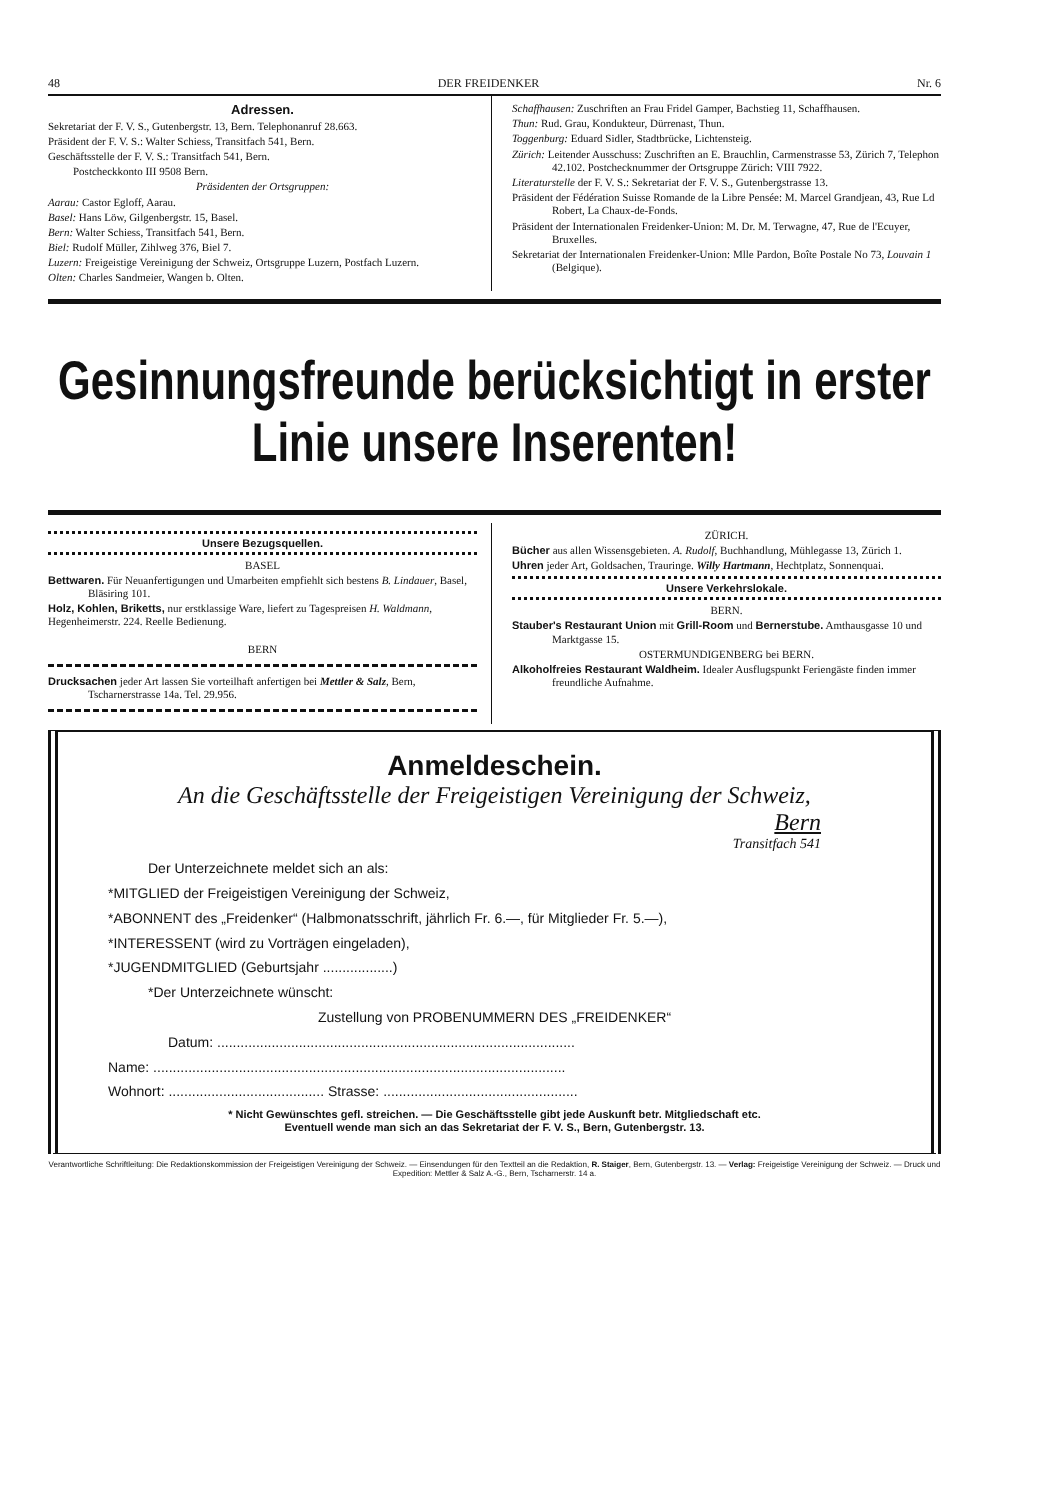48 DER FREIDENKER Nr. 6
Adressen.
Sekretariat der F. V. S., Gutenbergstr. 13, Bern. Telephonanruf 28.663.
Präsident der F. V. S.: Walter Schiess, Transitfach 541, Bern.
Geschäftsstelle der F. V. S.: Transitfach 541, Bern.
Postcheckkonto III 9508 Bern.
Präsidenten der Ortsgruppen:
Aarau: Castor Egloff, Aarau.
Basel: Hans Löw, Gilgenbergstr. 15, Basel.
Bern: Walter Schiess, Transitfach 541, Bern.
Biel: Rudolf Müller, Zihlweg 376, Biel 7.
Luzern: Freigeistige Vereinigung der Schweiz, Ortsgruppe Luzern, Postfach Luzern.
Olten: Charles Sandmeier, Wangen b. Olten.
Schaffhausen: Zuschriften an Frau Fridel Gamper, Bachstieg 11, Schaffhausen.
Thun: Rud. Grau, Kondukteur, Dürrenast, Thun.
Toggenburg: Eduard Sidler, Stadtbrücke, Lichtensteig.
Zürich: Leitender Ausschuss: Zuschriften an E. Brauchlin, Carmenstrasse 53, Zürich 7, Telephon 42.102. Postchecknummer der Ortsgruppe Zürich: VIII 7922.
Literaturstelle der F. V. S.: Sekretariat der F. V. S., Gutenbergstrasse 13.
Präsident der Fédération Suisse Romande de la Libre Pensée: M. Marcel Grandjean, 43, Rue Ld Robert, La Chaux-de-Fonds.
Präsident der Internationalen Freidenker-Union: M. Dr. M. Terwagne, 47, Rue de l'Ecuyer, Bruxelles.
Sekretariat der Internationalen Freidenker-Union: Mlle Pardon, Boîte Postale No 73, Louvain 1 (Belgique).
Gesinnungsfreunde berücksichtigt in erster Linie unsere Inserenten!
Unsere Bezugsquellen.
BASEL
Bettwaren. Für Neuanfertigungen und Umarbeiten empfiehlt sich bestens B. Lindauer, Basel, Bläsiring 101.
Holz, Kohlen, Briketts, nur erstklassige Ware, liefert zu Tagespreisen H. Waldmann, Hegenheimerstr. 224. Reelle Bedienung.
BERN
Drucksachen jeder Art lassen Sie vorteilhaft anfertigen bei Mettler & Salz, Bern, Tscharnerstrasse 14a. Tel. 29.956.
ZÜRICH.
Bücher aus allen Wissensgebieten. A. Rudolf, Buchhandlung, Mühlegasse 13, Zürich 1.
Uhren jeder Art, Goldsachen, Trauringe. Willy Hartmann, Hechtplatz, Sonnenquai.
Unsere Verkehrslokale.
BERN.
Stauber's Restaurant Union mit Grill-Room und Bernerstube. Amthausgasse 10 und Marktgasse 15.
OSTERMUNDIGENBERG bei BERN.
Alkoholfreies Restaurant Waldheim. Idealer Ausflugspunkt Feriengäste finden immer freundliche Aufnahme.
Anmeldeschein.
An die Geschäftsstelle der Freigeistigen Vereinigung der Schweiz,
Bern
Transitfach 541
Der Unterzeichnete meldet sich an als:
*MITGLIED der Freigeistigen Vereinigung der Schweiz,
*ABONNENT des „Freidenker“ (Halbmonatsschrift, jährlich Fr. 6.—, für Mitglieder Fr. 5.—),
*INTERESSENT (wird zu Vorträgen eingeladen),
*JUGENDMITGLIED (Geburtsjahr ..................)
*Der Unterzeichnete wünscht:
Zustellung von PROBENUMMERN DES „FREIDENKER“
Datum: ............................................................................................
Name: ..........................................................................................................
Wohnort: ........................................ Strasse: ..................................................
* Nicht Gewünschtes gefl. streichen. — Die Geschäftsstelle gibt jede Auskunft betr. Mitgliedschaft etc.
Eventuell wende man sich an das Sekretariat der F. V. S., Bern, Gutenbergstr. 13.
Verantwortliche Schriftleitung: Die Redaktionskommission der Freigeistigen Vereinigung der Schweiz. — Einsendungen für den Textteil an die Redaktion, R. Staiger, Bern, Gutenbergstr. 13. — Verlag: Freigeistige Vereinigung der Schweiz. — Druck und Expedition: Mettler & Salz A.-G., Bern, Tscharnerstr. 14 a.